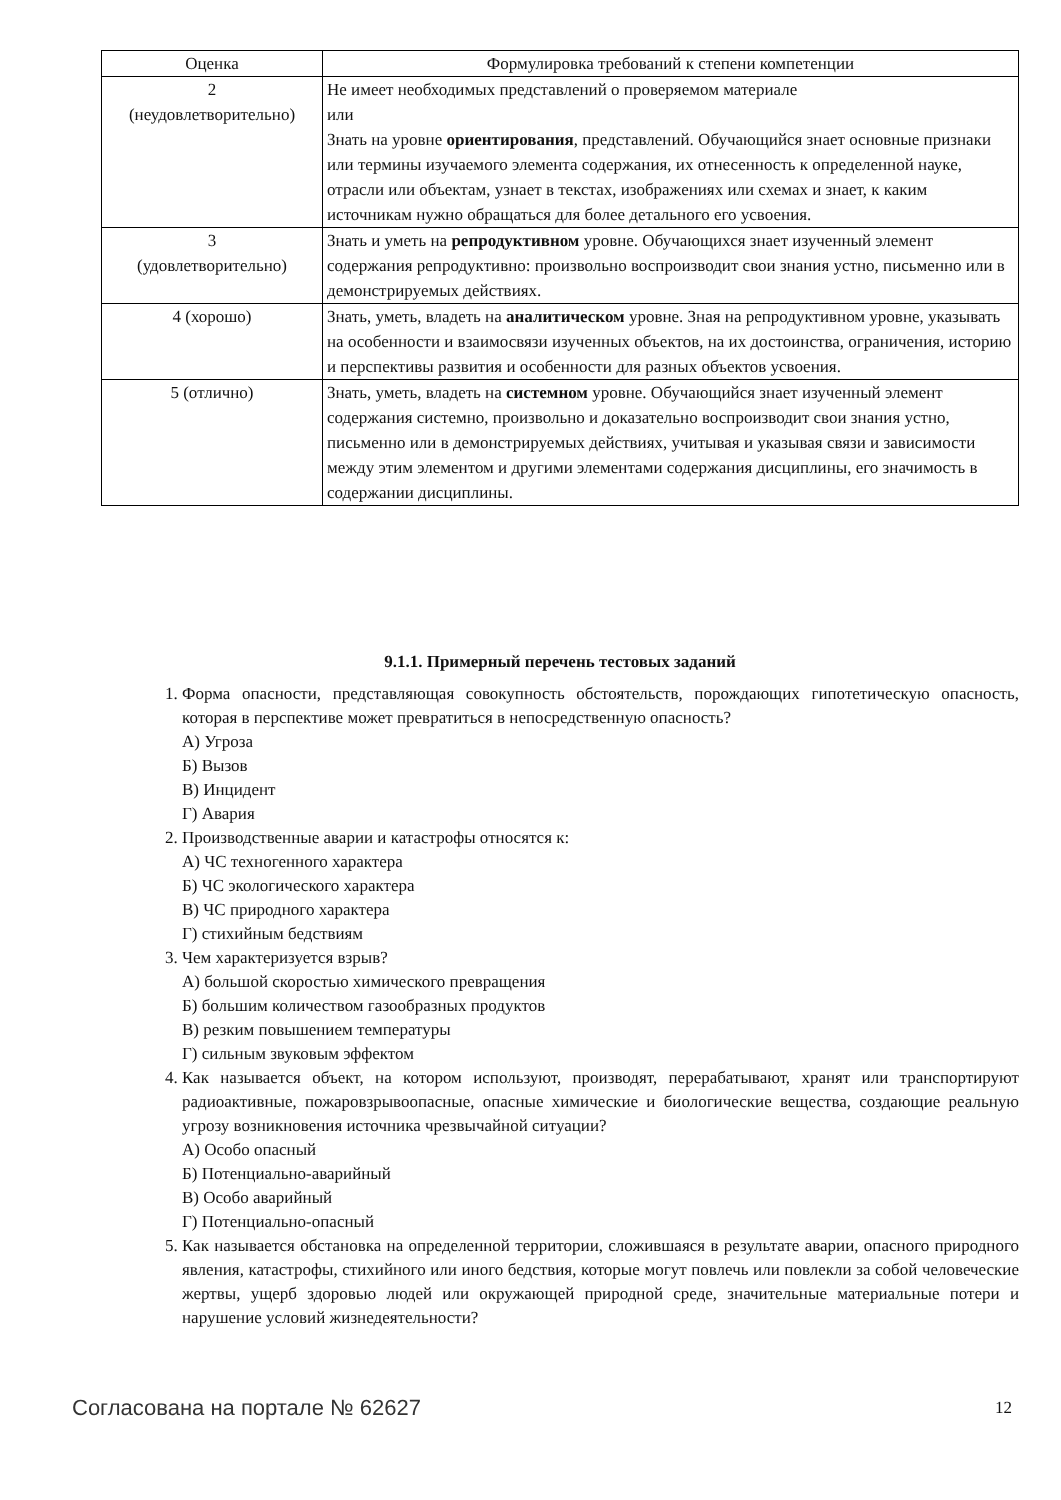| Оценка | Формулировка требований к степени компетенции |
| --- | --- |
| 2 (неудовлетворительно) | Не имеет необходимых представлений о проверяемом материале или Знать на уровне ориентирования , представлений. Обучающийся знает основные признаки или термины изучаемого элемента содержания, их отнесенность к определенной науке, отрасли или объектам, узнает в текстах, изображениях или схемах и знает, к каким источникам нужно обращаться для более детального его усвоения. |
| 3 (удовлетворительно) | Знать и уметь на репродуктивном уровне. Обучающихся знает изученный элемент содержания репродуктивно: произвольно воспроизводит свои знания устно, письменно или в демонстрируемых действиях. |
| 4 (хорошо) | Знать, уметь, владеть на аналитическом уровне. Зная на репродуктивном уровне, указывать на особенности и взаимосвязи изученных объектов, на их достоинства, ограничения, историю и перспективы развития и особенности для разных объектов усвоения. |
| 5 (отлично) | Знать, уметь, владеть на системном уровне. Обучающийся знает изученный элемент содержания системно, произвольно и доказательно воспроизводит свои знания устно, письменно или в демонстрируемых действиях, учитывая и указывая связи и зависимости между этим элементом и другими элементами содержания дисциплины, его значимость в содержании дисциплины. |
9.1.1. Примерный перечень тестовых заданий
1. Форма опасности, представляющая совокупность обстоятельств, порождающих гипотетическую опасность, которая в перспективе может превратиться в непосредственную опасность?
А) Угроза
Б) Вызов
В) Инцидент
Г) Авария
2. Производственные аварии и катастрофы относятся к:
А) ЧС техногенного характера
Б) ЧС экологического характера
В) ЧС природного характера
Г) стихийным бедствиям
3. Чем характеризуется взрыв?
А) большой скоростью химического превращения
Б) большим количеством газообразных продуктов
В) резким повышением температуры
Г) сильным звуковым эффектом
4. Как называется объект, на котором используют, производят, перерабатывают, хранят или транспортируют радиоактивные, пожаровзрывоопасные, опасные химические и биологические вещества, создающие реальную угрозу возникновения источника чрезвычайной ситуации?
А) Особо опасный
Б) Потенциально-аварийный
В) Особо аварийный
Г) Потенциально-опасный
5. Как называется обстановка на определенной территории, сложившаяся в результате аварии, опасного природного явления, катастрофы, стихийного или иного бедствия, которые могут повлечь или повлекли за собой человеческие жертвы, ущерб здоровью людей или окружающей природной среде, значительные материальные потери и нарушение условий жизнедеятельности?
Согласована на портале № 62627 12